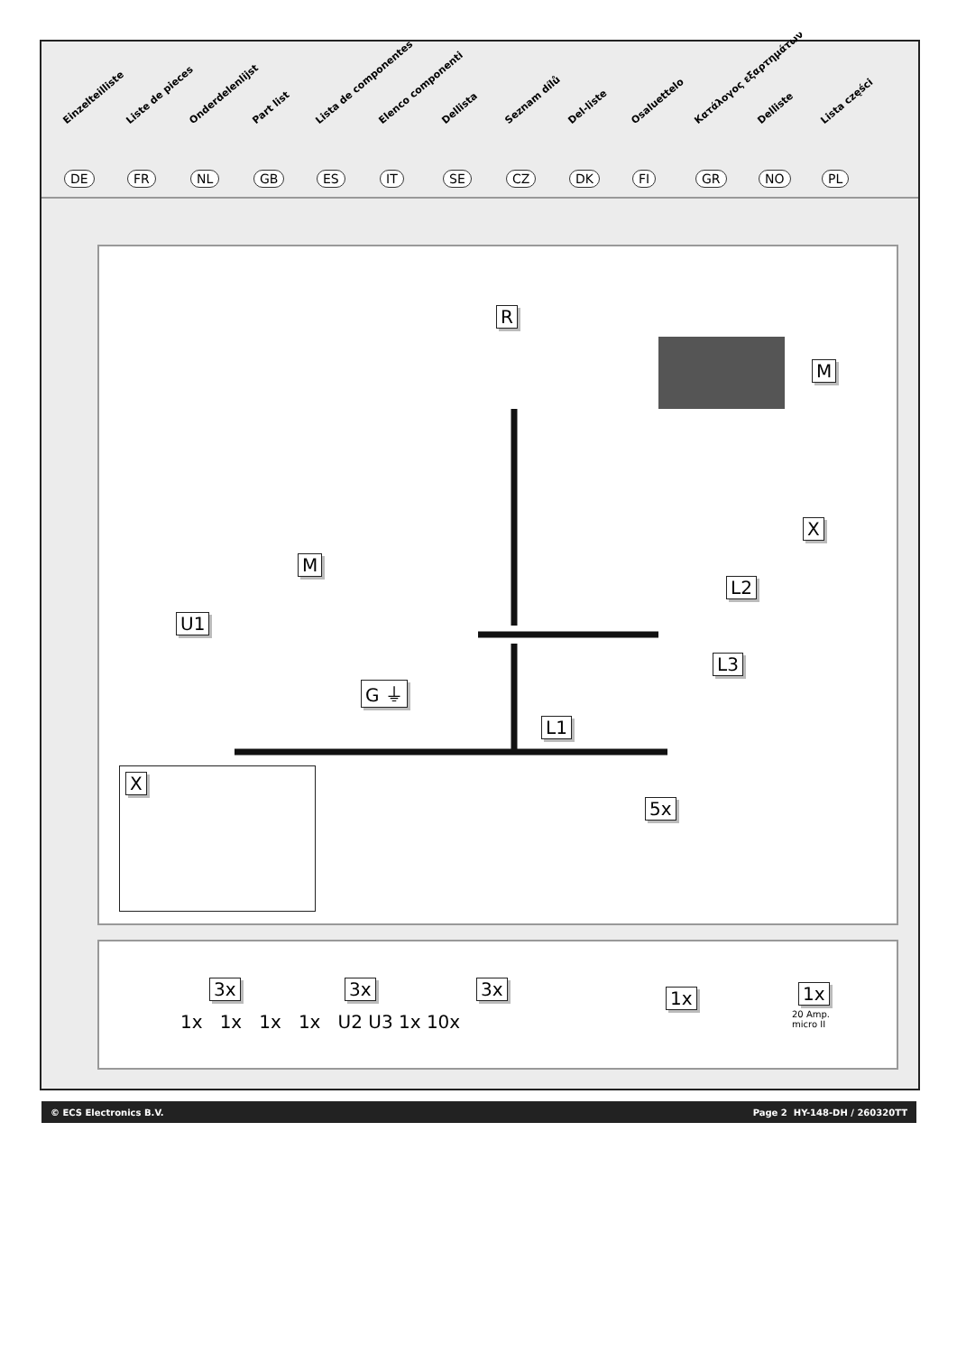Einzelteilliste
DE
Liste de pieces
FR
Onderdelenlijst
NL
Part list
GB
Lista de componentes
ES
Elenco componenti
IT
Dellista
SE
Seznam dílů
CZ
Del-liste
DK
Osaluettelo
FI
Κατάλογος εξαρτημάτων
GR
Delliste
NO
Lista części
PL
R
M
X
M
L2
U1
L3
G ⏚
L1
X
5x
3x 3x 3x 1x 1x
20 Amp.
micro II
1x 1x 1x 1x U2 U3 1x 10x
© ECS Electronics B.V. Page 2 HY-148-DH / 260320TT